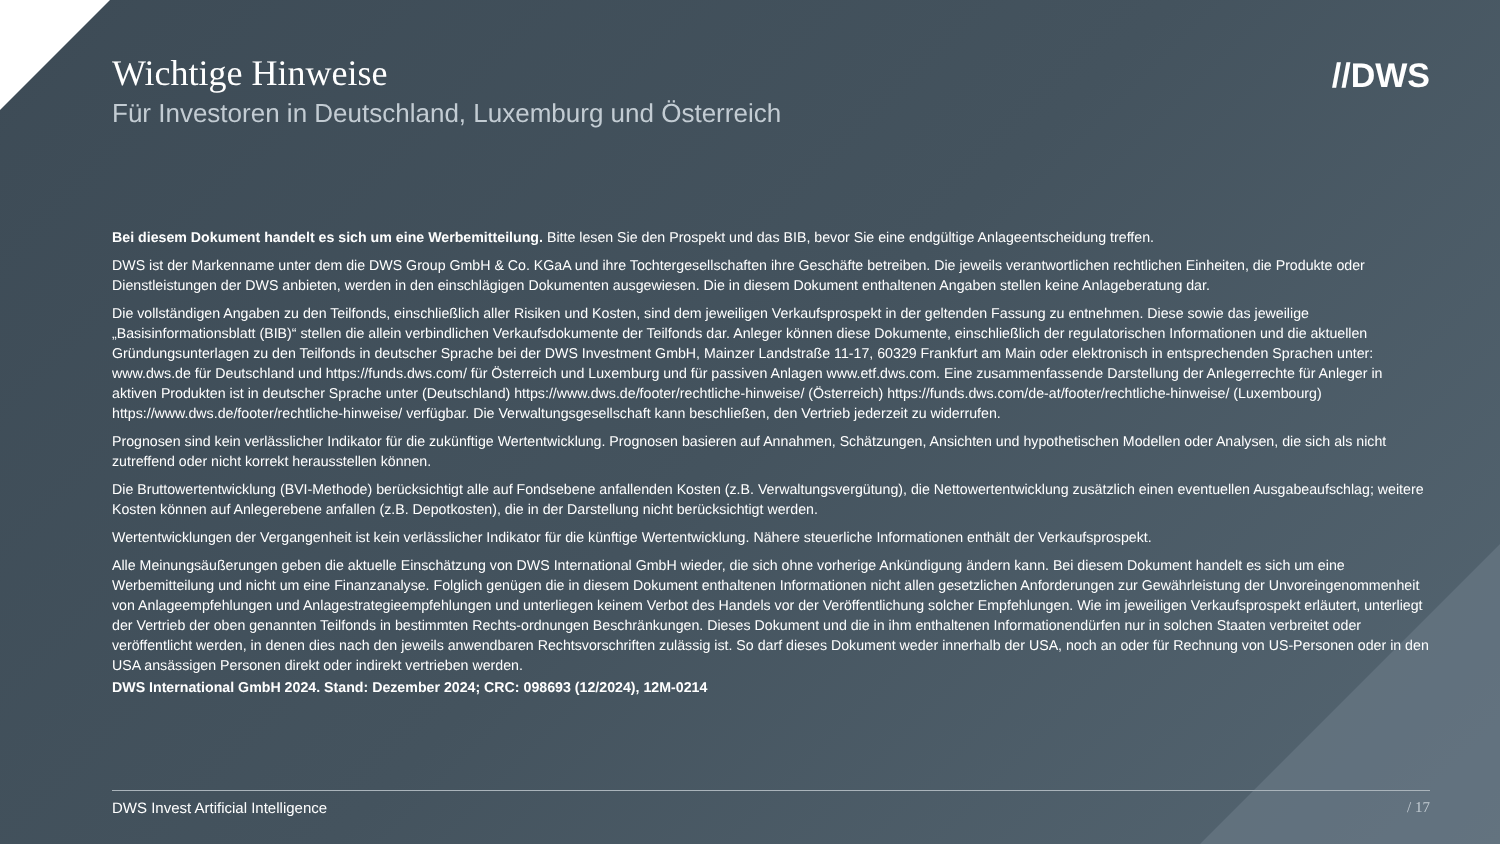//DWS
Wichtige Hinweise
Für Investoren in Deutschland, Luxemburg und Österreich
Bei diesem Dokument handelt es sich um eine Werbemitteilung. Bitte lesen Sie den Prospekt und das BIB, bevor Sie eine endgültige Anlageentscheidung treffen.
DWS ist der Markenname unter dem die DWS Group GmbH & Co. KGaA und ihre Tochtergesellschaften ihre Geschäfte betreiben. Die jeweils verantwortlichen rechtlichen Einheiten, die Produkte oder Dienstleistungen der DWS anbieten, werden in den einschlägigen Dokumenten ausgewiesen. Die in diesem Dokument enthaltenen Angaben stellen keine Anlageberatung dar.
Die vollständigen Angaben zu den Teilfonds, einschließlich aller Risiken und Kosten, sind dem jeweiligen Verkaufsprospekt in der geltenden Fassung zu entnehmen. Diese sowie das jeweilige „Basisinformationsblatt (BIB)“ stellen die allein verbindlichen Verkaufsdokumente der Teilfonds dar. Anleger können diese Dokumente, einschließlich der regulatorischen Informationen und die aktuellen Gründungsunterlagen zu den Teilfonds in deutscher Sprache bei der DWS Investment GmbH, Mainzer Landstraße 11-17, 60329 Frankfurt am Main oder elektronisch in entsprechenden Sprachen unter: www.dws.de für Deutschland und https://funds.dws.com/ für Österreich und Luxemburg und für passiven Anlagen www.etf.dws.com. Eine zusammenfassende Darstellung der Anlegerrechte für Anleger in aktiven Produkten ist in deutscher Sprache unter (Deutschland) https://www.dws.de/footer/rechtliche-hinweise/ (Österreich) https://funds.dws.com/de-at/footer/rechtliche-hinweise/ (Luxembourg) https://www.dws.de/footer/rechtliche-hinweise/ verfügbar. Die Verwaltungsgesellschaft kann beschließen, den Vertrieb jederzeit zu widerrufen.
Prognosen sind kein verlässlicher Indikator für die zukünftige Wertentwicklung. Prognosen basieren auf Annahmen, Schätzungen, Ansichten und hypothetischen Modellen oder Analysen, die sich als nicht zutreffend oder nicht korrekt herausstellen können.
Die Bruttowertentwicklung (BVI-Methode) berücksichtigt alle auf Fondsebene anfallenden Kosten (z.B. Verwaltungsvergütung), die Nettowertentwicklung zusätzlich einen eventuellen Ausgabeaufschlag; weitere Kosten können auf Anlegerebene anfallen (z.B. Depotkosten), die in der Darstellung nicht berücksichtigt werden.
Wertentwicklungen der Vergangenheit ist kein verlässlicher Indikator für die künftige Wertentwicklung. Nähere steuerliche Informationen enthält der Verkaufsprospekt.
Alle Meinungsäußerungen geben die aktuelle Einschätzung von DWS International GmbH wieder, die sich ohne vorherige Ankündigung ändern kann. Bei diesem Dokument handelt es sich um eine Werbemitteilung und nicht um eine Finanzanalyse. Folglich genügen die in diesem Dokument enthaltenen Informationen nicht allen gesetzlichen Anforderungen zur Gewährleistung der Unvoreingenommenheit von Anlageempfehlungen und Anlagestrategieempfehlungen und unterliegen keinem Verbot des Handels vor der Veröffentlichung solcher Empfehlungen. Wie im jeweiligen Verkaufsprospekt erläutert, unterliegt der Vertrieb der oben genannten Teilfonds in bestimmten Rechts-ordnungen Beschränkungen. Dieses Dokument und die in ihm enthaltenen Informationendürfen nur in solchen Staaten verbreitet oder veröffentlicht werden, in denen dies nach den jeweils anwendbaren Rechtsvorschriften zulässig ist. So darf dieses Dokument weder innerhalb der USA, noch an oder für Rechnung von US-Personen oder in den USA ansässigen Personen direkt oder indirekt vertrieben werden.
DWS International GmbH 2024. Stand: Dezember 2024; CRC: 098693 (12/2024), 12M-0214
DWS Invest Artificial Intelligence / 17